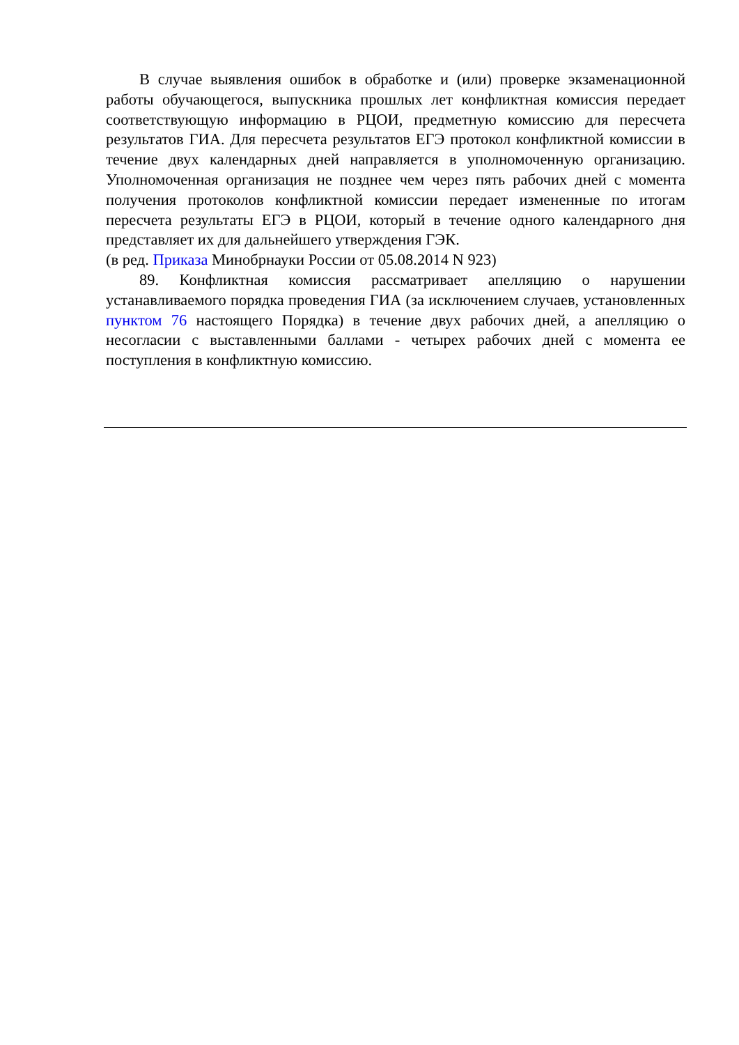В случае выявления ошибок в обработке и (или) проверке экзаменационной работы обучающегося, выпускника прошлых лет конфликтная комиссия передает соответствующую информацию в РЦОИ, предметную комиссию для пересчета результатов ГИА. Для пересчета результатов ЕГЭ протокол конфликтной комиссии в течение двух календарных дней направляется в уполномоченную организацию. Уполномоченная организация не позднее чем через пять рабочих дней с момента получения протоколов конфликтной комиссии передает измененные по итогам пересчета результаты ЕГЭ в РЦОИ, который в течение одного календарного дня представляет их для дальнейшего утверждения ГЭК.
(в ред. Приказа Минобрнауки России от 05.08.2014 N 923)
89. Конфликтная комиссия рассматривает апелляцию о нарушении устанавливаемого порядка проведения ГИА (за исключением случаев, установленных пунктом 76 настоящего Порядка) в течение двух рабочих дней, а апелляцию о несогласии с выставленными баллами - четырех рабочих дней с момента ее поступления в конфликтную комиссию.